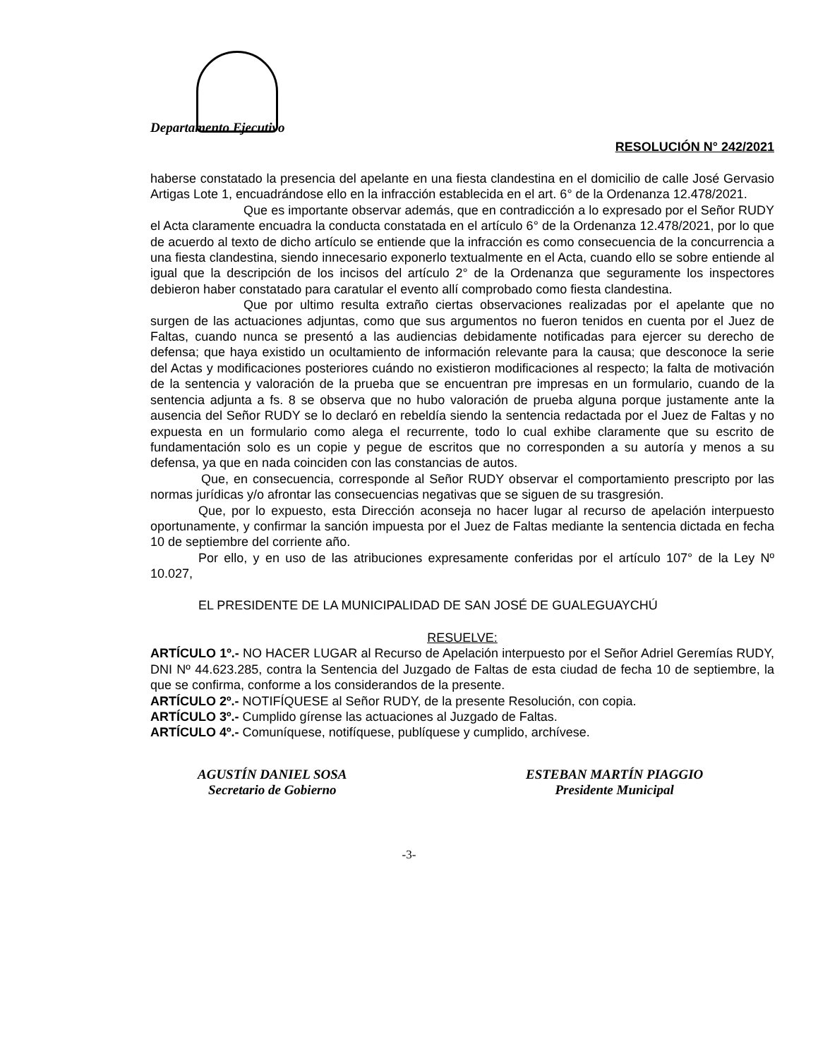Departamento Ejecutivo
RESOLUCIÓN N° 242/2021
haberse constatado la presencia del apelante en una fiesta clandestina en el domicilio de calle José Gervasio Artigas Lote 1, encuadrándose ello en la infracción establecida en el art. 6° de la Ordenanza 12.478/2021.
Que es importante observar además, que en contradicción a lo expresado por el Señor RUDY el Acta claramente encuadra la conducta constatada en el artículo 6° de la Ordenanza 12.478/2021, por lo que de acuerdo al texto de dicho artículo se entiende que la infracción es como consecuencia de la concurrencia a una fiesta clandestina, siendo innecesario exponerlo textualmente en el Acta, cuando ello se sobre entiende al igual que la descripción de los incisos del artículo 2° de la Ordenanza que seguramente los inspectores debieron haber constatado para caratular el evento allí comprobado como fiesta clandestina.
Que por ultimo resulta extraño ciertas observaciones realizadas por el apelante que no surgen de las actuaciones adjuntas, como que sus argumentos no fueron tenidos en cuenta por el Juez de Faltas, cuando nunca se presentó a las audiencias debidamente notificadas para ejercer su derecho de defensa; que haya existido un ocultamiento de información relevante para la causa; que desconoce la serie del Actas y modificaciones posteriores cuándo no existieron modificaciones al respecto; la falta de motivación de la sentencia y valoración de la prueba que se encuentran pre impresas en un formulario, cuando de la sentencia adjunta a fs. 8 se observa que no hubo valoración de prueba alguna porque justamente ante la ausencia del Señor RUDY se lo declaró en rebeldía siendo la sentencia redactada por el Juez de Faltas y no expuesta en un formulario como alega el recurrente, todo lo cual exhibe claramente que su escrito de fundamentación solo es un copie y pegue de escritos que no corresponden a su autoría y menos a su defensa, ya que en nada coinciden con las constancias de autos.
Que, en consecuencia, corresponde al Señor RUDY observar el comportamiento prescripto por las normas jurídicas y/o afrontar las consecuencias negativas que se siguen de su trasgresión.
Que, por lo expuesto, esta Dirección aconseja no hacer lugar al recurso de apelación interpuesto oportunamente, y confirmar la sanción impuesta por el Juez de Faltas mediante la sentencia dictada en fecha 10 de septiembre del corriente año.
Por ello, y en uso de las atribuciones expresamente conferidas por el artículo 107° de la Ley Nº 10.027,
EL PRESIDENTE DE LA MUNICIPALIDAD DE SAN JOSÉ DE GUALEGUAYCHÚ
RESUELVE:
ARTÍCULO 1º.- NO HACER LUGAR al Recurso de Apelación interpuesto por el Señor Adriel Geremías RUDY, DNI Nº 44.623.285, contra la Sentencia del Juzgado de Faltas de esta ciudad de fecha 10 de septiembre, la que se confirma, conforme a los considerandos de la presente.
ARTÍCULO 2º.- NOTIFÍQUESE al Señor RUDY, de la presente Resolución, con copia.
ARTÍCULO 3º.- Cumplido gírense las actuaciones al Juzgado de Faltas.
ARTÍCULO 4º.- Comuníquese, notifíquese, publíquese y cumplido, archívese.
AGUSTÍN DANIEL SOSA
Secretario de Gobierno
ESTEBAN MARTÍN PIAGGIO
Presidente Municipal
-3-